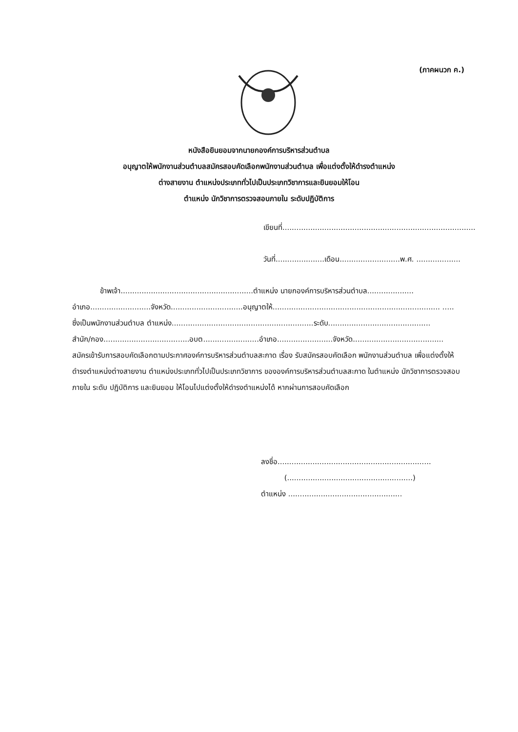(ภาคผนวก ค.)
หนังสือยินยอมจากนายกองค์การบริหารส่วนตำบล
อนุญาตให้พนักงานส่วนตำบลสมัครสอบคัดเลือกพนักงานส่วนตำบล เพื่อแต่งตั้งให้ดำรงตำแหน่ง
ต่างสายงาน ตำแหน่งประเภททั่วไปเป็นประเภทวิชาการและยินยอมให้โอน
ตำแหน่ง นักวิชาการตรวจสอบภายใน ระดับปฏิบัติการ
เขียนที่...................................................................................
วันที่.....................เดือน..........................พ.ศ. ...................
ข้าพเจ้า.........................................................ตำแหน่ง นายกองค์การบริหารส่วนตำบล....................
อำเภอ..........................จังหวัด...............................อนุญาตให้........................................................................ .....
ซึ่งเป็นพนักงานส่วนตำบล ตำแหน่ง.............................................................ระดับ............................................
สำนัก/กอง.....................................อบต........................อำเภอ........................จังหวัด.......................................
สมัครเข้ารับการสอบคัดเลือกตามประกาศองค์การบริหารส่วนตำบลสะกาด เรื่อง รับสมัครสอบคัดเลือก พนักงานส่วนตำบล เพื่อแต่งตั้งให้ดำรงตำแหน่งต่างสายงาน ตำแหน่งประเภททั่วไปเป็นประเภทวิชาการ ขององค์การบริหารส่วนตำบลสะกาด ในตำแหน่ง นักวิชาการตรวจสอบภายใน ระดับ ปฏิบัติการ และยินยอม ให้โอนไปแต่งตั้งให้ดำรงตำแหน่งได้ หากผ่านการสอบคัดเลือก
ลงชื่อ..................................................................
(......................................................)
ตำแหน่ง .................................................